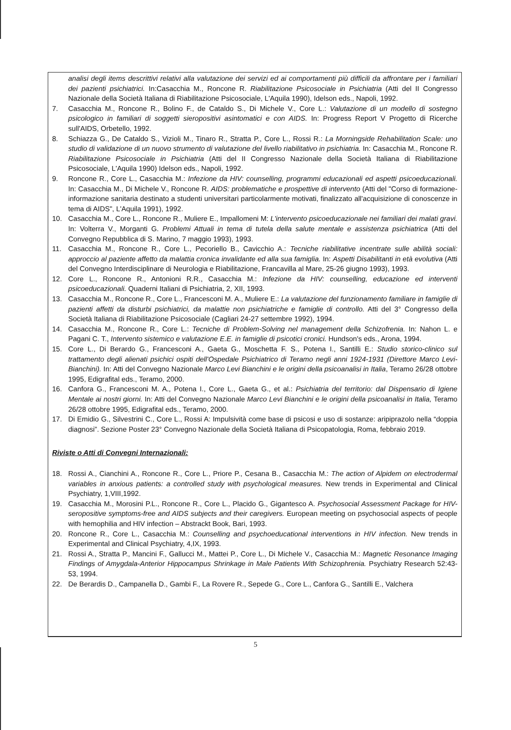analisi degli items descrittivi relativi alla valutazione dei servizi ed ai comportamenti più difficili da affrontare per i familiari dei pazienti psichiatrici. In:Casacchia M., Roncone R. Riabilitazione Psicosociale in Psichiatria (Atti del II Congresso Nazionale della Società Italiana di Riabilitazione Psicosociale, L'Aquila 1990), Idelson eds., Napoli, 1992.
7. Casacchia M., Roncone R., Bolino F., de Cataldo S., Di Michele V., Core L.: Valutazione di un modello di sostegno psicologico in familiari di soggetti sieropositivi asintomatici e con AIDS. In: Progress Report V Progetto di Ricerche sull'AIDS, Orbetello, 1992.
8. Schiazza G., De Cataldo S., Vizioli M., Tinaro R., Stratta P., Core L., Rossi R.: La Morningside Rehabilitation Scale: uno studio di validazione di un nuovo strumento di valutazione del livello riabilitativo in psichiatria. In: Casacchia M., Roncone R. Riabilitazione Psicosociale in Psichiatria (Atti del II Congresso Nazionale della Società Italiana di Riabilitazione Psicosociale, L'Aquila 1990) Idelson eds., Napoli, 1992.
9. Roncone R., Core L., Casacchia M.: Infezione da HIV: counselling, programmi educazionali ed aspetti psicoeducazionali. In: Casacchia M., Di Michele V., Roncone R. AIDS: problematiche e prospettive di intervento (Atti del "Corso di formazione-informazione sanitaria destinato a studenti universitari particolarmente motivati, finalizzato all'acquisizione di conoscenze in tema di AIDS", L'Aquila 1991), 1992.
10. Casacchia M., Core L., Roncone R., Muliere E., Impallomeni M: L'intervento psicoeducazionale nei familiari dei malati gravi. In: Volterra V., Morganti G. Problemi Attuali in tema di tutela della salute mentale e assistenza psichiatrica (Atti del Convegno Repubblica di S. Marino, 7 maggio 1993), 1993.
11. Casacchia M., Roncone R., Core L., Pecoriello B., Cavicchio A.: Tecniche riabilitative incentrate sulle abilità sociali: approccio al paziente affetto da malattia cronica invalidante ed alla sua famiglia. In: Aspetti Disabilitanti in età evolutiva (Atti del Convegno Interdisciplinare di Neurologia e Riabilitazione, Francavilla al Mare, 25-26 giugno 1993), 1993.
12. Core L., Roncone R., Antonioni R.R., Casacchia M.: Infezione da HIV: counselling, educazione ed interventi psicoeducazionali. Quaderni Italiani di Psichiatria, 2, XII, 1993.
13. Casacchia M., Roncone R., Core L., Francesconi M. A., Muliere E.: La valutazione del funzionamento familiare in famiglie di pazienti affetti da disturbi psichiatrici, da malattie non psichiatriche e famiglie di controllo. Atti del 3° Congresso della Società Italiana di Riabilitazione Psicosociale (Cagliari 24-27 settembre 1992), 1994.
14. Casacchia M., Roncone R., Core L.: Tecniche di Problem-Solving nel management della Schizofrenia. In: Nahon L. e Pagani C. T., Intervento sistemico e valutazione E.E. in famiglie di psicotici cronici. Hundson's eds., Arona, 1994.
15. Core L., Di Berardo G., Francesconi A., Gaeta G., Moschetta F. S., Potena I., Santilli E.: Studio storico-clinico sul trattamento degli alienati psichici ospiti dell'Ospedale Psichiatrico di Teramo negli anni 1924-1931 (Direttore Marco Levi-Bianchini). In: Atti del Convegno Nazionale Marco Levi Bianchini e le origini della psicoanalisi in Italia, Teramo 26/28 ottobre 1995, Edigrafital eds., Teramo, 2000.
16. Canfora G., Francesconi M. A., Potena I., Core L., Gaeta G., et al.: Psichiatria del territorio: dal Dispensario di Igiene Mentale ai nostri giorni. In: Atti del Convegno Nazionale Marco Levi Bianchini e le origini della psicoanalisi in Italia, Teramo 26/28 ottobre 1995, Edigrafital eds., Teramo, 2000.
17. Di Emidio G., Silvestrini C., Core L., Rossi A: Impulsività come base di psicosi e uso di sostanze: aripiprazolo nella “doppia diagnosi”. Sezione Poster 23° Convegno Nazionale della Società Italiana di Psicopatologia, Roma, febbraio 2019.
Riviste o Atti di Convegni Internazionali:
18. Rossi A., Cianchini A., Roncone R., Core L., Priore P., Cesana B., Casacchia M.: The action of Alpidem on electrodermal variables in anxious patients: a controlled study with psychological measures. New trends in Experimental and Clinical Psychiatry, 1,VIII,1992.
19. Casacchia M., Morosini P.L., Roncone R., Core L., Placido G., Gigantesco A. Psychosocial Assessment Package for HIV-seropositive symptoms-free and AIDS subjects and their caregivers. European meeting on psychosocial aspects of people with hemophilia and HIV infection – Abstrackt Book, Bari, 1993.
20. Roncone R., Core L., Casacchia M.: Counselling and psychoeducational interventions in HIV infection. New trends in Experimental and Clinical Psychiatry, 4,IX, 1993.
21. Rossi A., Stratta P., Mancini F., Gallucci M., Mattei P., Core L., Di Michele V., Casacchia M.: Magnetic Resonance Imaging Findings of Amygdala-Anterior Hippocampus Shrinkage in Male Patients With Schizophrenia. Psychiatry Research 52:43-53, 1994.
22. De Berardis D., Campanella D., Gambi F., La Rovere R., Sepede G., Core L., Canfora G., Santilli E., Valchera
5